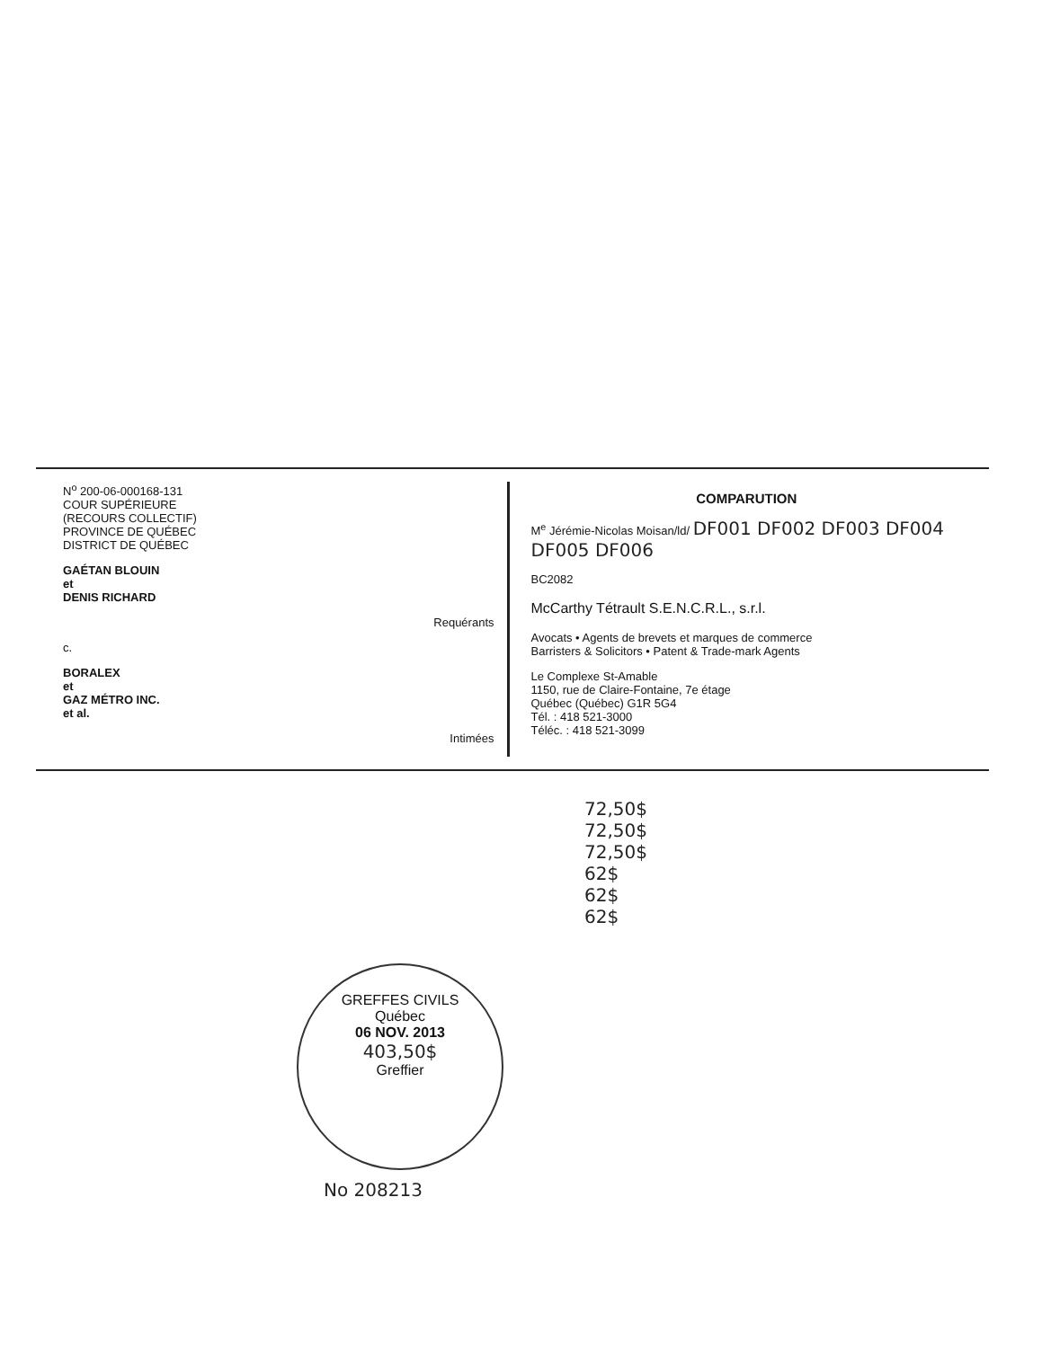N<sup>o</sup> 200-06-000168-131
COUR SUPÉRIEURE
(RECOURS COLLECTIF)
PROVINCE DE QUÉBEC
DISTRICT DE QUÉBEC
GAÉTAN BLOUIN
et
DENIS RICHARD
Requérants
c.
BORALEX
et
GAZ MÉTRO INC.
et al.
Intimées
COMPARUTION
M<sup>e</sup> Jérémie-Nicolas Moisan/ld/ DF001 DF002 DF003 DF004 DF005 DF006
BC2082
McCarthy Tétrault S.E.N.C.R.L., s.r.l.
Avocats • Agents de brevets et marques de commerce
Barristers & Solicitors • Patent & Trade-mark Agents
Le Complexe St-Amable
1150, rue de Claire-Fontaine, 7e étage
Québec (Québec) G1R 5G4
Tél. : 418 521-3000
Téléc. : 418 521-3099
72,50$
72,50$
72,50$
62$
62$
62$
GREFFES CIVILS
Québec
06 NOV. 2013
403,50$
Greffier
No 208213